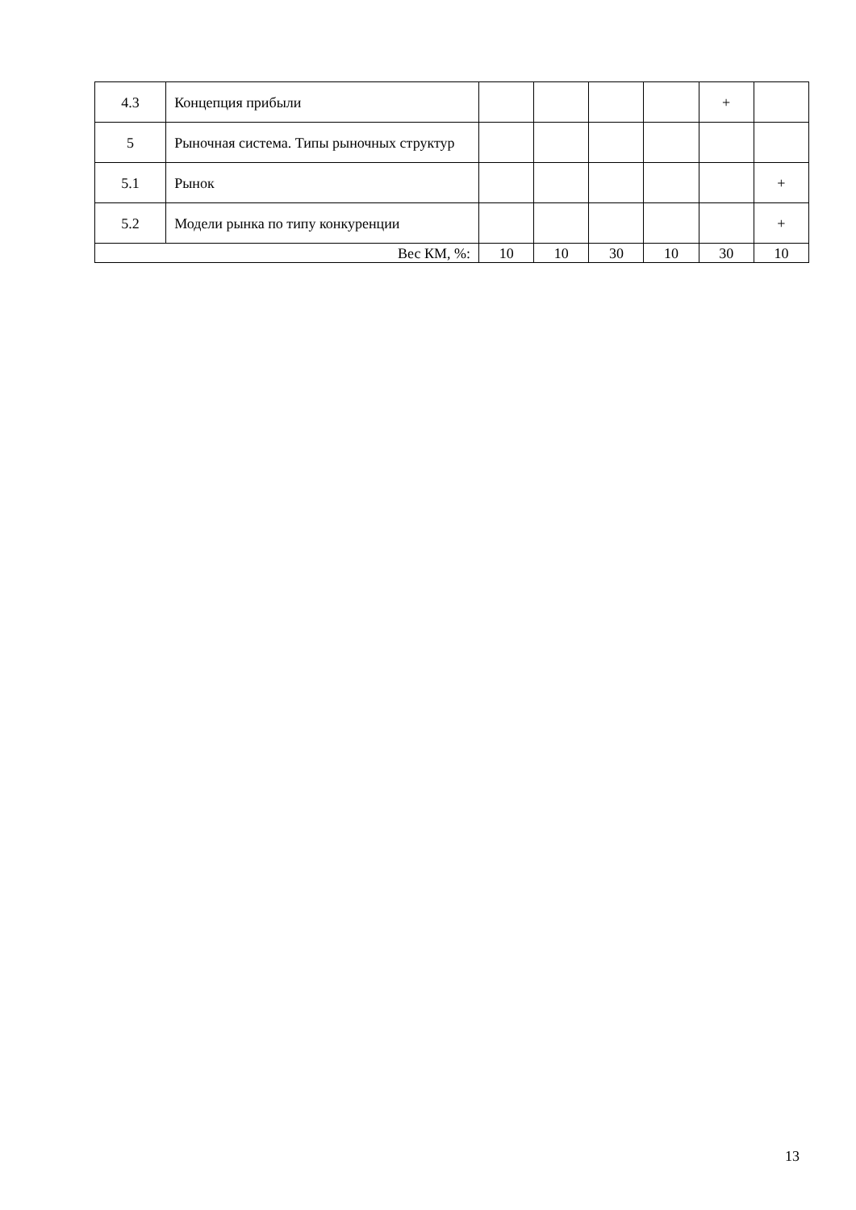| 4.3 | Концепция прибыли | | | | | + | |
| 5 | Рыночная система. Типы рыночных структур | | | | | | |
| 5.1 | Рынок | | | | | | + |
| 5.2 | Модели рынка по типу конкуренции | | | | | | + |
| Вес КМ, %: | | 10 | 10 | 30 | 10 | 30 | 10 |
13